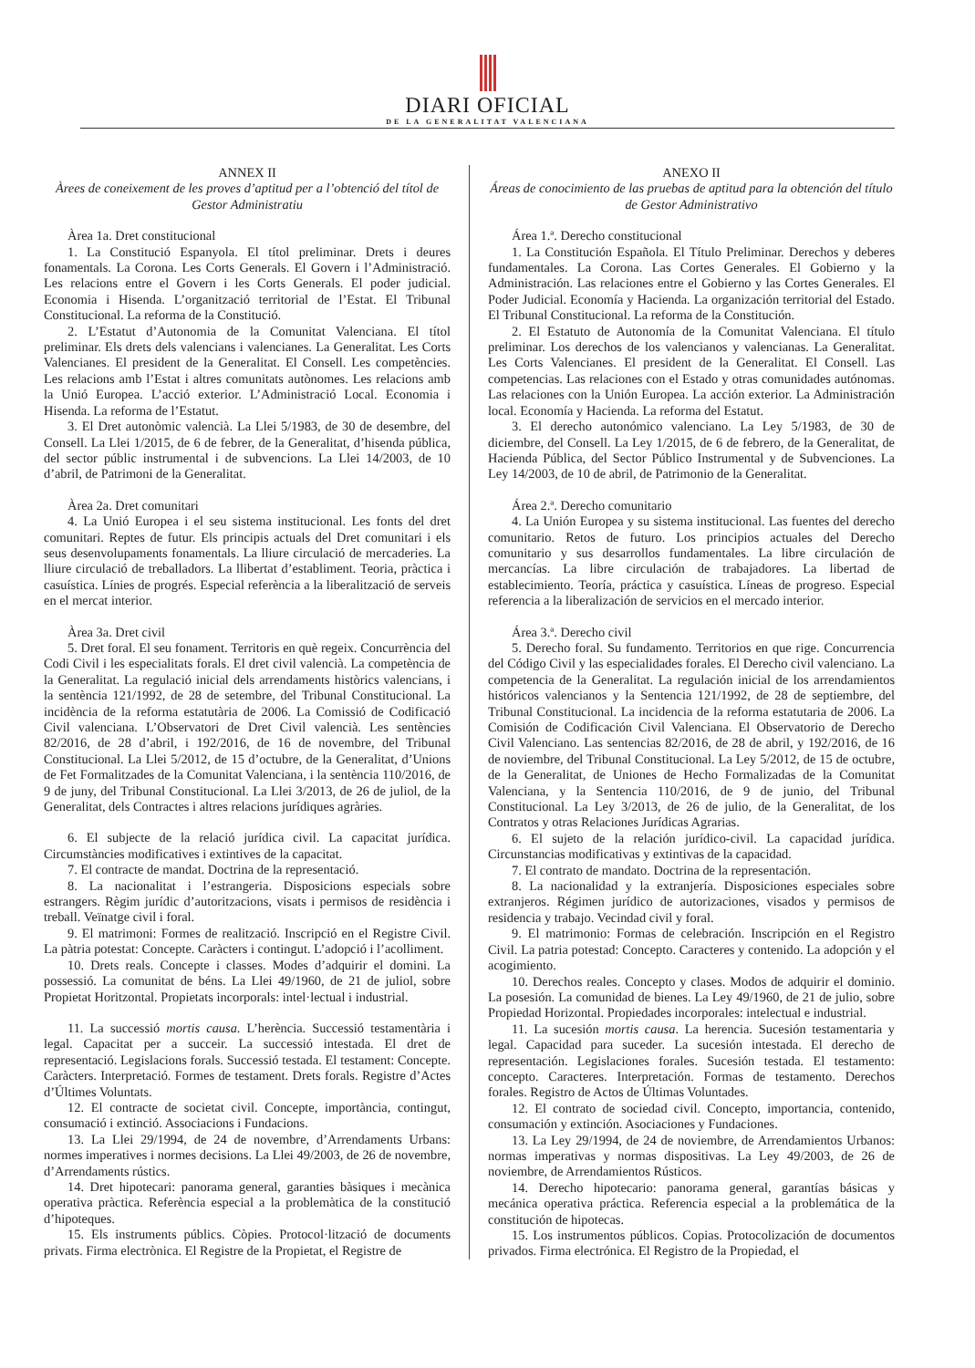DIARI OFICIAL
DE LA GENERALITAT VALENCIANA
ANNEX II
Àrees de coneixement de les proves d’aptitud per a l’obtenció del títol de Gestor Administratiu
Àrea 1a. Dret constitucional
1. La Constitució Espanyola. El títol preliminar. Drets i deures fonamentals. La Corona. Les Corts Generals. El Govern i l’Administració. Les relacions entre el Govern i les Corts Generals. El poder judicial. Economia i Hisenda. L’organització territorial de l’Estat. El Tribunal Constitucional. La reforma de la Constitució.
2. L’Estatut d’Autonomia de la Comunitat Valenciana. El títol preliminar. Els drets dels valencians i valencianes. La Generalitat. Les Corts Valencianes. El president de la Generalitat. El Consell. Les competències. Les relacions amb l’Estat i altres comunitats autònomes. Les relacions amb la Unió Europea. L’acció exterior. L’Administració Local. Economia i Hisenda. La reforma de l’Estatut.
3. El Dret autonòmic valencià. La Llei 5/1983, de 30 de desembre, del Consell. La Llei 1/2015, de 6 de febrer, de la Generalitat, d’hisenda pública, del sector públic instrumental i de subvencions. La Llei 14/2003, de 10 d’abril, de Patrimoni de la Generalitat.
Àrea 2a. Dret comunitari
4. La Unió Europea i el seu sistema institucional. Les fonts del dret comunitari. Reptes de futur. Els principis actuals del Dret comunitari i els seus desenvolupaments fonamentals. La lliure circulació de mercaderies. La lliure circulació de treballadors. La llibertat d’establiment. Teoria, pràctica i casuística. Línies de progrés. Especial referència a la liberalització de serveis en el mercat interior.
Àrea 3a. Dret civil
5. Dret foral. El seu fonament. Territoris en què regeix. Concurrència del Codi Civil i les especialitats forals. El dret civil valencià. La competència de la Generalitat. La regulació inicial dels arrendaments històrics valencians, i la sentència 121/1992, de 28 de setembre, del Tribunal Constitucional. La incidència de la reforma estatutària de 2006. La Comissió de Codificació Civil valenciana. L’Observatori de Dret Civil valencià. Les sentències 82/2016, de 28 d’abril, i 192/2016, de 16 de novembre, del Tribunal Constitucional. La Llei 5/2012, de 15 d’octubre, de la Generalitat, d’Unions de Fet Formalitzades de la Comunitat Valenciana, i la sentència 110/2016, de 9 de juny, del Tribunal Constitucional. La Llei 3/2013, de 26 de juliol, de la Generalitat, dels Contractes i altres relacions jurídiques agràries.
6. El subjecte de la relació jurídica civil. La capacitat jurídica. Circumstàncies modificatives i extintives de la capacitat.
7. El contracte de mandat. Doctrina de la representació.
8. La nacionalitat i l’estrangeria. Disposicions especials sobre estrangers. Règim jurídic d’autoritzacions, visats i permisos de residència i treball. Veïnatge civil i foral.
9. El matrimoni: Formes de realització. Inscripció en el Registre Civil. La pàtria potestat: Concepte. Caràcters i contingut. L’adopció i l’acolliment.
10. Drets reals. Concepte i classes. Modes d’adquirir el domini. La possessió. La comunitat de béns. La Llei 49/1960, de 21 de juliol, sobre Propietat Horitzontal. Propietats incorporals: intel·lectual i industrial.
11. La successió mortis causa. L’herència. Successió testamentària i legal. Capacitat per a succeir. La successió intestada. El dret de representació. Legislacions forals. Successió testada. El testament: Concepte. Caràcters. Interpretació. Formes de testament. Drets forals. Registre d’Actes d’Últimes Voluntats.
12. El contracte de societat civil. Concepte, importància, contingut, consumació i extinció. Associacions i Fundacions.
13. La Llei 29/1994, de 24 de novembre, d’Arrendaments Urbans: normes imperatives i normes decisions. La Llei 49/2003, de 26 de novembre, d’Arrendaments rústics.
14. Dret hipotecari: panorama general, garanties bàsiques i mecànica operativa pràctica. Referència especial a la problemàtica de la constitució d’hipoteques.
15. Els instruments públics. Còpies. Protocol·lització de documents privats. Firma electrònica. El Registre de la Propietat, el Registre de
ANEXO II
Áreas de conocimiento de las pruebas de aptitud para la obtención del título de Gestor Administrativo
Área 1.ª. Derecho constitucional
1. La Constitución Española. El Título Preliminar. Derechos y deberes fundamentales. La Corona. Las Cortes Generales. El Gobierno y la Administración. Las relaciones entre el Gobierno y las Cortes Generales. El Poder Judicial. Economía y Hacienda. La organización territorial del Estado. El Tribunal Constitucional. La reforma de la Constitución.
2. El Estatuto de Autonomía de la Comunitat Valenciana. El título preliminar. Los derechos de los valencianos y valencianas. La Generalitat. Les Corts Valencianes. El president de la Generalitat. El Consell. Las competencias. Las relaciones con el Estado y otras comunidades autónomas. Las relaciones con la Unión Europea. La acción exterior. La Administración local. Economía y Hacienda. La reforma del Estatut.
3. El derecho autonómico valenciano. La Ley 5/1983, de 30 de diciembre, del Consell. La Ley 1/2015, de 6 de febrero, de la Generalitat, de Hacienda Pública, del Sector Público Instrumental y de Subvenciones. La Ley 14/2003, de 10 de abril, de Patrimonio de la Generalitat.
Área 2.ª. Derecho comunitario
4. La Unión Europea y su sistema institucional. Las fuentes del derecho comunitario. Retos de futuro. Los principios actuales del Derecho comunitario y sus desarrollos fundamentales. La libre circulación de mercancías. La libre circulación de trabajadores. La libertad de establecimiento. Teoría, práctica y casuística. Líneas de progreso. Especial referencia a la liberalización de servicios en el mercado interior.
Área 3.ª. Derecho civil
5. Derecho foral. Su fundamento. Territorios en que rige. Concurrencia del Código Civil y las especialidades forales. El Derecho civil valenciano. La competencia de la Generalitat. La regulación inicial de los arrendamientos históricos valencianos y la Sentencia 121/1992, de 28 de septiembre, del Tribunal Constitucional. La incidencia de la reforma estatutaria de 2006. La Comisión de Codificación Civil Valenciana. El Observatorio de Derecho Civil Valenciano. Las sentencias 82/2016, de 28 de abril, y 192/2016, de 16 de noviembre, del Tribunal Constitucional. La Ley 5/2012, de 15 de octubre, de la Generalitat, de Uniones de Hecho Formalizadas de la Comunitat Valenciana, y la Sentencia 110/2016, de 9 de junio, del Tribunal Constitucional. La Ley 3/2013, de 26 de julio, de la Generalitat, de los Contratos y otras Relaciones Jurídicas Agrarias.
6. El sujeto de la relación jurídico-civil. La capacidad jurídica. Circunstancias modificativas y extintivas de la capacidad.
7. El contrato de mandato. Doctrina de la representación.
8. La nacionalidad y la extranjería. Disposiciones especiales sobre extranjeros. Régimen jurídico de autorizaciones, visados y permisos de residencia y trabajo. Vecindad civil y foral.
9. El matrimonio: Formas de celebración. Inscripción en el Registro Civil. La patria potestad: Concepto. Caracteres y contenido. La adopción y el acogimiento.
10. Derechos reales. Concepto y clases. Modos de adquirir el dominio. La posesión. La comunidad de bienes. La Ley 49/1960, de 21 de julio, sobre Propiedad Horizontal. Propiedades incorporales: intelectual e industrial.
11. La sucesión mortis causa. La herencia. Sucesión testamentaria y legal. Capacidad para suceder. La sucesión intestada. El derecho de representación. Legislaciones forales. Sucesión testada. El testamento: concepto. Caracteres. Interpretación. Formas de testamento. Derechos forales. Registro de Actos de Últimas Voluntades.
12. El contrato de sociedad civil. Concepto, importancia, contenido, consumación y extinción. Asociaciones y Fundaciones.
13. La Ley 29/1994, de 24 de noviembre, de Arrendamientos Urbanos: normas imperativas y normas dispositivas. La Ley 49/2003, de 26 de noviembre, de Arrendamientos Rústicos.
14. Derecho hipotecario: panorama general, garantías básicas y mecánica operativa práctica. Referencia especial a la problemática de la constitución de hipotecas.
15. Los instrumentos públicos. Copias. Protocolización de documentos privados. Firma electrónica. El Registro de la Propiedad, el